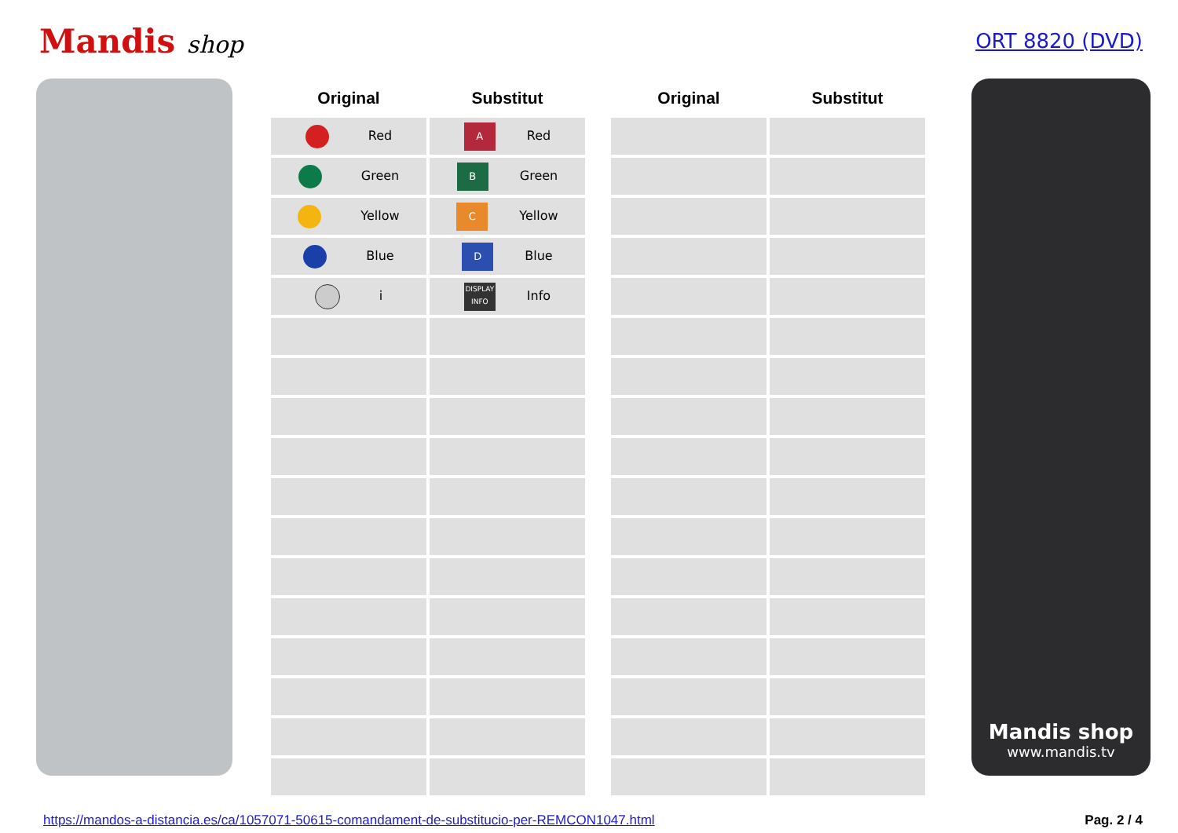Mandis shop
ORT 8820 (DVD)
| Original | Substitut |
| --- | --- |
| Red | A Red |
| Green | B Green |
| Yellow | C Yellow |
| Blue | D Blue |
| i | DISPLAY INFO Info |
| Original | Substitut |
| --- | --- |
Mandis shop
www.mandis.tv
https://mandos-a-distancia.es/ca/1057071-50615-comandament-de-substitucio-per-REMCON1047.html Pag. 2 / 4